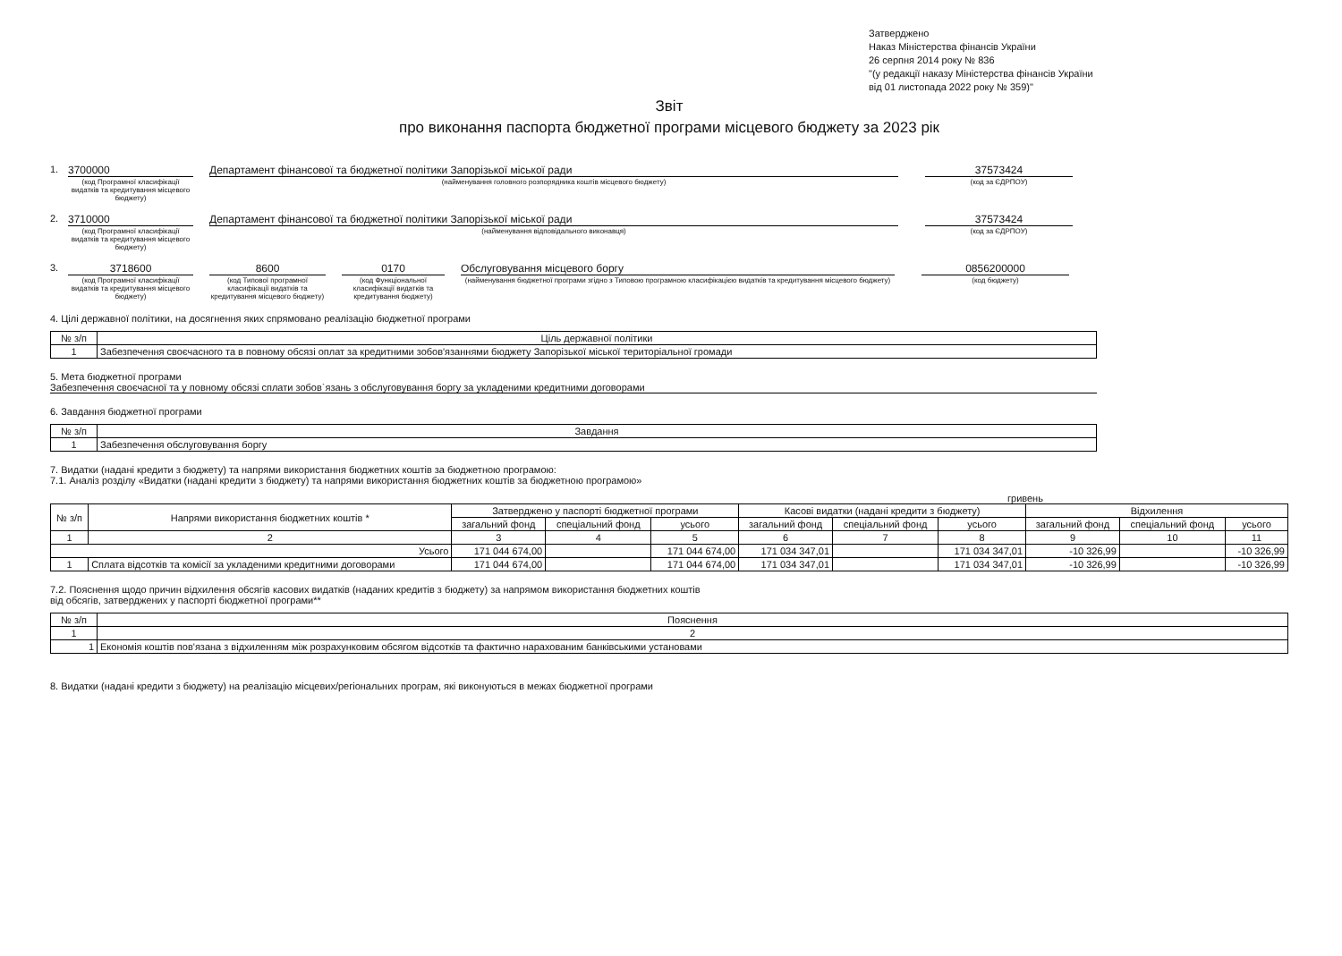Затверджено
Наказ Міністерства фінансів України
26 серпня 2014 року № 836
"(у редакції наказу Міністерства фінансів України
від 01 листопада 2022 року № 359)"
Звіт
про виконання паспорта бюджетної програми місцевого бюджету за 2023 рік
1. 3700000
(код Програмної класифікації видатків та кредитування місцевого бюджету)
Департамент фінансової та бюджетної політики Запорізької міської ради
(найменування головного розпорядника коштів місцевого бюджету)
37573424
(код за ЄДРПОУ)
2. 3710000
(код Програмної класифікації видатків та кредитування місцевого бюджету)
Департамент фінансової та бюджетної політики Запорізької міської ради
(найменування відповідального виконавця)
37573424
(код за ЄДРПОУ)
3. 3718600
(код Програмної класифікації видатків та кредитування місцевого бюджету)
8600
(код Типової програмної класифікації видатків та кредитування місцевого бюджету)
0170
(код Функціональної класифікації видатків та кредитування бюджету)
Обслуговування місцевого боргу
(найменування бюджетної програми згідно з Типовою програмною класифікацією видатків та кредитування місцевого бюджету)
0856200000
(код бюджету)
4. Цілі державної політики, на досягнення яких спрямовано реалізацію бюджетної програми
| № з/п | Ціль державної політики |
| --- | --- |
| 1 | Забезпечення своєчасного та в повному обсязі оплат за кредитними зобов'язаннями бюджету Запорізької міської територіальної громади |
5. Мета бюджетної програми
Забезпечення своєчасної та у повному обсязі сплати зобов`язань з обслуговування боргу за укладеними кредитними договорами
6. Завдання бюджетної програми
| № з/п | Завдання |
| --- | --- |
| 1 | Забезпечення обслуговування боргу |
7. Видатки (надані кредити з бюджету) та напрями використання бюджетних коштів за бюджетною програмою:
7.1. Аналіз розділу «Видатки (надані кредити з бюджету) та напрями використання бюджетних коштів за бюджетною програмою»
гривень
| № з/п | Напрями використання бюджетних коштів * | Затверджено у паспорті бюджетної програми | | | Касові видатки (надані кредити з бюджету) | | | Відхилення | | |
| --- | --- | --- | --- | --- | --- | --- | --- | --- | --- | --- |
| | | загальний фонд | спеціальний фонд | усього | загальний фонд | спеціальний фонд | усього | загальний фонд | спеціальний фонд | усього |
| 1 | 2 | 3 | 4 | 5 | 6 | 7 | 8 | 9 | 10 | 11 |
| Усього | | 171 044 674,00 | | 171 044 674,00 | 171 034 347,01 | | 171 034 347,01 | -10 326,99 | | -10 326,99 |
| 1 | Сплата відсотків та комісії за укладеними кредитними договорами | 171 044 674,00 | | 171 044 674,00 | 171 034 347,01 | | 171 034 347,01 | -10 326,99 | | -10 326,99 |
7.2. Пояснення щодо причин відхилення обсягів касових видатків (наданих кредитів з бюджету) за напрямом використання бюджетних коштів
від обсягів, затверджених у паспорті бюджетної програми**
| № з/п | Пояснення |
| --- | --- |
| 1 | 2 |
| 1 | Економія коштів пов'язана з відхиленням між розрахунковим обсягом відсотків та фактично нарахованим банківськими установами |
8. Видатки (надані кредити з бюджету) на реалізацію місцевих/регіональних програм, які виконуються в межах бюджетної програми